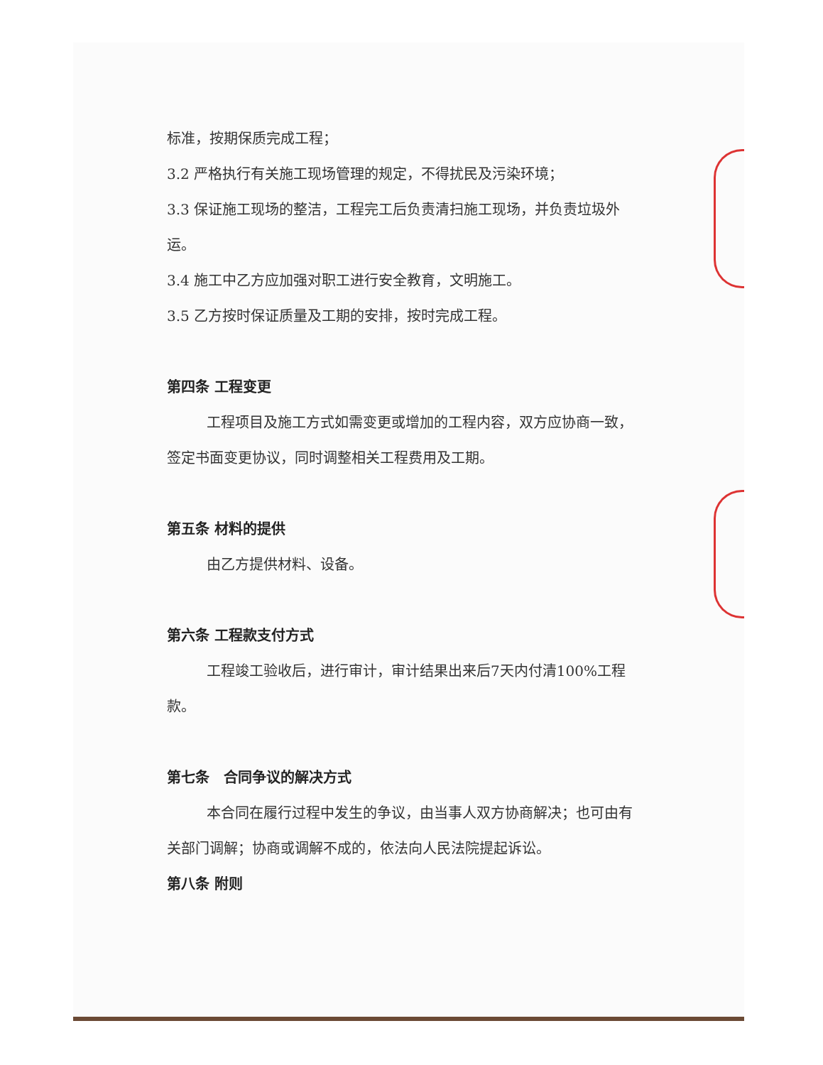标准，按期保质完成工程；
3.2 严格执行有关施工现场管理的规定，不得扰民及污染环境；
3.3 保证施工现场的整洁，工程完工后负责清扫施工现场，并负责垃圾外运。
3.4 施工中乙方应加强对职工进行安全教育，文明施工。
3.5 乙方按时保证质量及工期的安排，按时完成工程。
第四条 工程变更
工程项目及施工方式如需变更或增加的工程内容，双方应协商一致，签定书面变更协议，同时调整相关工程费用及工期。
第五条 材料的提供
由乙方提供材料、设备。
第六条 工程款支付方式
工程竣工验收后，进行审计，审计结果出来后7天内付清100%工程款。
第七条　合同争议的解决方式
本合同在履行过程中发生的争议，由当事人双方协商解决；也可由有关部门调解；协商或调解不成的，依法向人民法院提起诉讼。
第八条 附则